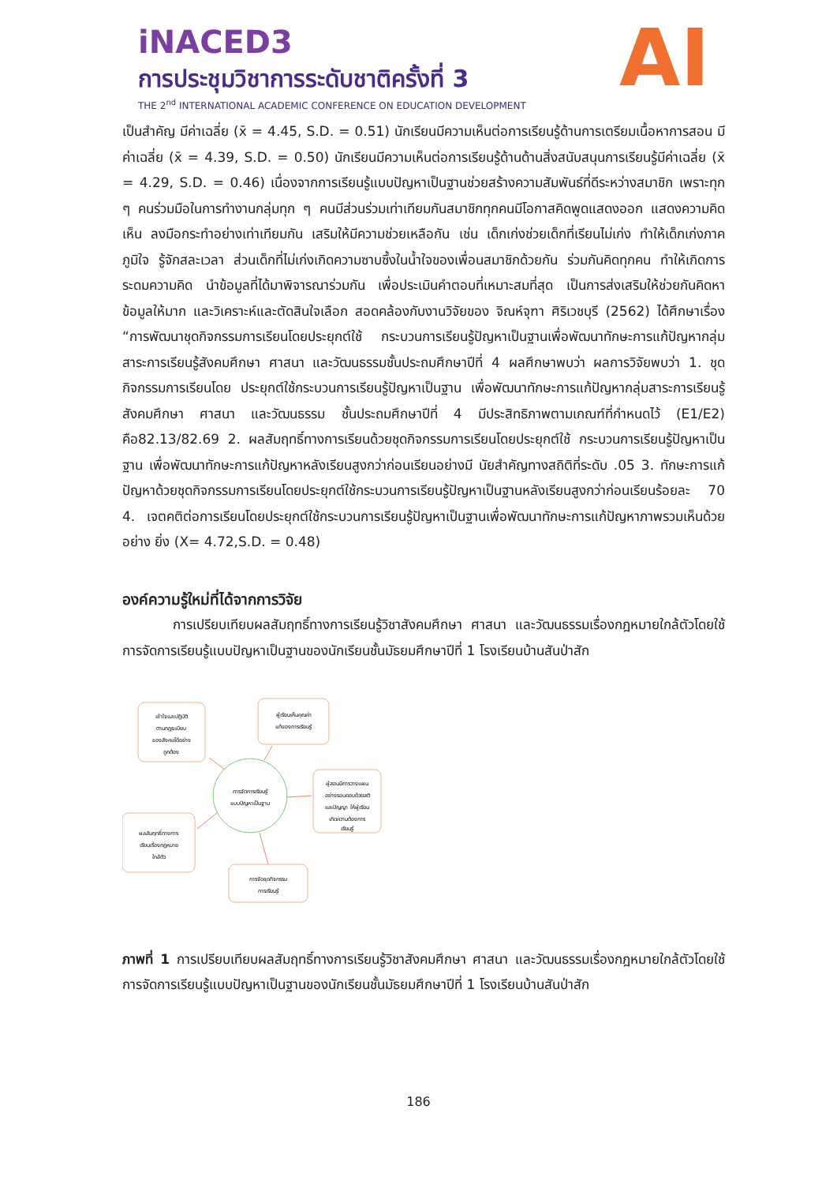iNACED3
การประชุมวิชาการระดับชาติครั้งที่ 3
THE 2<sup>nd</sup> INTERNATIONAL ACADEMIC CONFERENCE ON EDUCATION DEVELOPMENT
AI
เป็นสำคัญ มีค่าเฉลี่ย (x̄ = 4.45, S.D. = 0.51) นักเรียนมีความเห็นต่อการเรียนรู้ด้านการเตรียมเนื้อหาการสอน มีค่าเฉลี่ย (x̄ = 4.39, S.D. = 0.50) นักเรียนมีความเห็นต่อการเรียนรู้ด้านด้านสิ่งสนับสนุนการเรียนรู้มีค่าเฉลี่ย (x̄ = 4.29, S.D. = 0.46) เนื่องจากการเรียนรู้แบบปัญหาเป็นฐานช่วยสร้างความสัมพันธ์ที่ดีระหว่างสมาชิก เพราะทุก ๆ คนร่วมมือในการทำงานกลุ่มทุก ๆ คนมีส่วนร่วมเท่าเทียมกันสมาชิกทุกคนมีโอกาสคิดพูดแสดงออก แสดงความคิดเห็น ลงมือกระทำอย่างเท่าเทียมกัน เสริมให้มีความช่วยเหลือกัน เช่น เด็กเก่งช่วยเด็กที่เรียนไม่เก่ง ทำให้เด็กเก่งภาคภูมิใจ รู้จักสละเวลา ส่วนเด็กที่ไม่เก่งเกิดความซาบซึ้งในน้ำใจของเพื่อนสมาชิกด้วยกัน ร่วมกันคิดทุกคน ทำให้เกิดการระดมความคิด นำข้อมูลที่ได้มาพิจารณาร่วมกัน เพื่อประเมินคำตอบที่เหมาะสมที่สุด เป็นการส่งเสริมให้ช่วยกันคิดหาข้อมูลให้มาก และวิเคราะห์และตัดสินใจเลือก สอดคล้องกับงานวิจัยของ จิณห์จุฑา ศิริเวชบุรี (2562) ได้ศึกษาเรื่อง “การพัฒนาชุดกิจกรรมการเรียนโดยประยุกต์ใช้ กระบวนการเรียนรู้ปัญหาเป็นฐานเพื่อพัฒนาทักษะการแก้ปัญหากลุ่มสาระการเรียนรู้สังคมศึกษา ศาสนา และวัฒนธรรมชั้นประถมศึกษาปีที่ 4 ผลศึกษาพบว่า ผลการวิจัยพบว่า 1. ชุดกิจกรรมการเรียนโดย ประยุกต์ใช้กระบวนการเรียนรู้ปัญหาเป็นฐาน เพื่อพัฒนาทักษะการแก้ปัญหากลุ่มสาระการเรียนรู้สังคมศึกษา ศาสนา และวัฒนธรรม ชั้นประถมศึกษาปีที่ 4 มีประสิทธิภาพตามเกณฑ์ที่กำหนดไว้ (E1/E2) คือ82.13/82.69 2. ผลสัมฤทธิ์ทางการเรียนด้วยชุดกิจกรรมการเรียนโดยประยุกต์ใช้ กระบวนการเรียนรู้ปัญหาเป็นฐาน เพื่อพัฒนาทักษะการแก้ปัญหาหลังเรียนสูงกว่าก่อนเรียนอย่างมี นัยสำคัญทางสถิติที่ระดับ .05 3. ทักษะการแก้ปัญหาด้วยชุดกิจกรรมการเรียนโดยประยุกต์ใช้กระบวนการเรียนรู้ปัญหาเป็นฐานหลังเรียนสูงกว่าก่อนเรียนร้อยละ 70 4. เจตคติต่อการเรียนโดยประยุกต์ใช้กระบวนการเรียนรู้ปัญหาเป็นฐานเพื่อพัฒนาทักษะการแก้ปัญหาภาพรวมเห็นด้วยอย่าง ยิ่ง (X= 4.72,S.D. = 0.48)
องค์ความรู้ใหม่ที่ได้จากการวิจัย
การเปรียบเทียบผลสัมฤทธิ์ทางการเรียนรู้วิชาสังคมศึกษา ศาสนา และวัฒนธรรมเรื่องกฎหมายใกล้ตัวโดยใช้การจัดการเรียนรู้แบบปัญหาเป็นฐานของนักเรียนชั้นมัธยมศึกษาปีที่ 1 โรงเรียนบ้านสันป่าสัก
เข้าใจและปฏิบัติ
ตามกฎระเบียบ
ของสังคมได้อย่าง
ถูกต้อง
ผู้เรียนเห็นคุณค่า
แท้ของการเรียนรู้
การจัดการเรียนรู้
แบบปัญหาเป็นฐาน
ผู้สอนมีการวางแผน
อย่างรอบคอบด้วยสติ
และปัญญา ให้ผู้เรียน
เกิดความต้องการ
เรียนรู้
ผลสัมฤทธิ์ทางการ
เรียนเรื่องกฎหมาย
ใกล้ตัว
การจัดชุดกิจกรรม
การเรียนรู้
ภาพที่ 1 การเปรียบเทียบผลสัมฤทธิ์ทางการเรียนรู้วิชาสังคมศึกษา ศาสนา และวัฒนธรรมเรื่องกฎหมายใกล้ตัวโดยใช้การจัดการเรียนรู้แบบปัญหาเป็นฐานของนักเรียนชั้นมัธยมศึกษาปีที่ 1 โรงเรียนบ้านสันป่าสัก
186